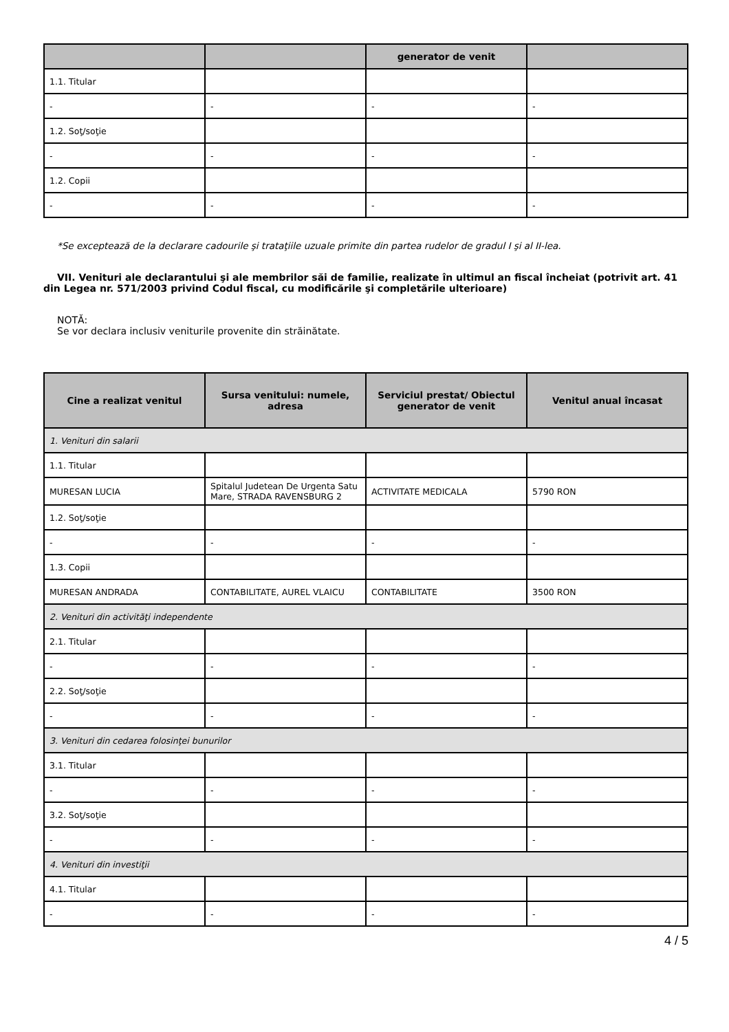| | | generator de venit | |
| --- | --- | --- | --- |
| 1.1. Titular | | | |
| - | - | - | - |
| 1.2. Soţ/soţie | | | |
| - | - | - | - |
| 1.2. Copii | | | |
| - | - | - | - |
*Se exceptează de la declarare cadourile şi trataţiile uzuale primite din partea rudelor de gradul I şi al II-lea.
VII. Venituri ale declarantului şi ale membrilor săi de familie, realizate în ultimul an fiscal încheiat (potrivit art. 41 din Legea nr. 571/2003 privind Codul fiscal, cu modificările şi completările ulterioare)
NOTĂ:
Se vor declara inclusiv veniturile provenite din străinătate.
| Cine a realizat venitul | Sursa venitului: numele, adresa | Serviciul prestat/ Obiectul generator de venit | Venitul anual încasat |
| --- | --- | --- | --- |
| 1. Venituri din salarii | | | |
| 1.1. Titular | | | |
| MURESAN LUCIA | Spitalul Judetean De Urgenta Satu Mare, STRADA RAVENSBURG 2 | ACTIVITATE MEDICALA | 5790 RON |
| 1.2. Soţ/soţie | | | |
| - | - | - | - |
| 1.3. Copii | | | |
| MURESAN ANDRADA | CONTABILITATE, AUREL VLAICU | CONTABILITATE | 3500 RON |
| 2. Venituri din activităţi independente | | | |
| 2.1. Titular | | | |
| - | - | - | - |
| 2.2. Soţ/soţie | | | |
| - | - | - | - |
| 3. Venituri din cedarea folosinţei bunurilor | | | |
| 3.1. Titular | | | |
| - | - | - | - |
| 3.2. Soţ/soţie | | | |
| - | - | - | - |
| 4. Venituri din investiţii | | | |
| 4.1. Titular | | | |
| - | - | - | - |
4 / 5